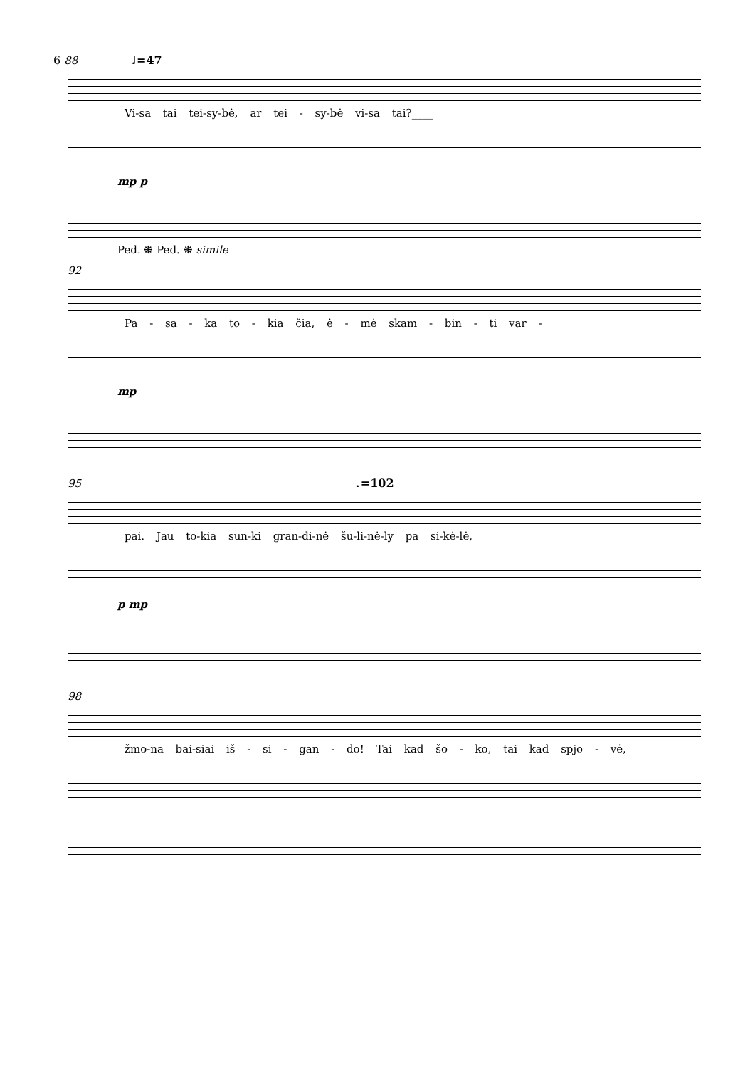6 88 ♩=47
Vi-sa tai tei-sy-bė, ar tei - sy-bė vi-sa tai?____
mp p
Ped. ❋ Ped. ❋ simile
92
Pa - sa - ka to - kia čia, ė - mė skam - bin - ti var -
mp
95 ♩=102
pai. Jau to-kia sun-ki gran-di-nė šu-li-nė-ly pa si-kė-lė,
p mp
98
žmo-na bai-siai iš - si - gan - do! Tai kad šo - ko, tai kad spjo - vė,